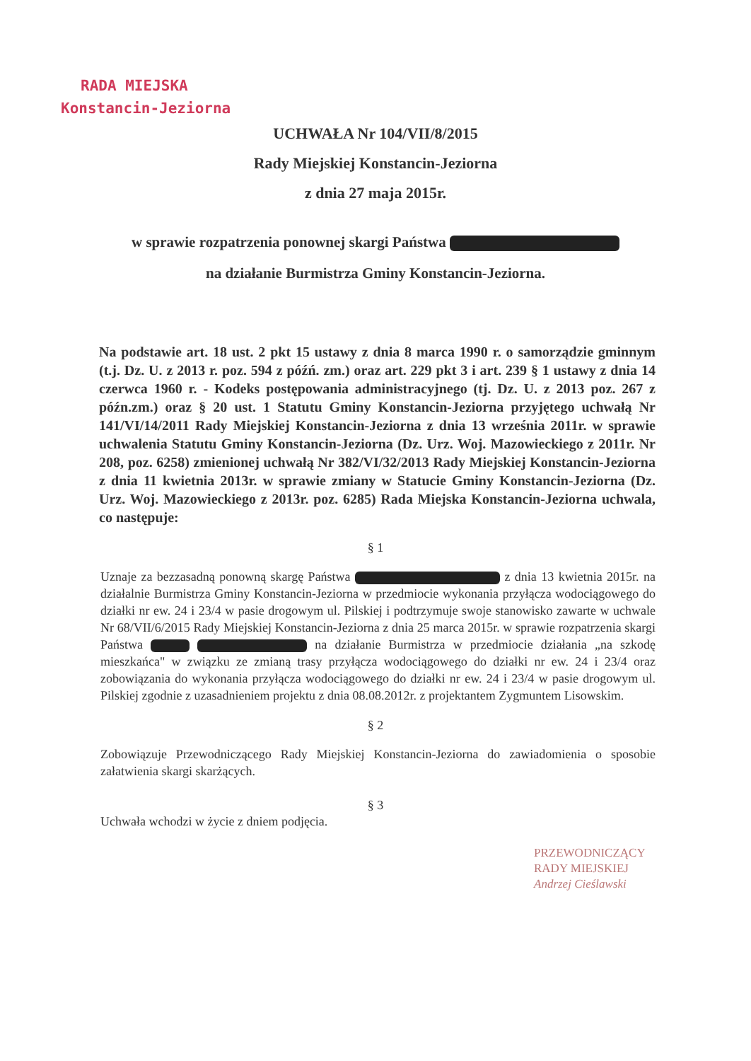RADA MIEJSKA
Konstancin-Jeziorna
UCHWAŁA Nr 104/VII/8/2015
Rady Miejskiej Konstancin-Jeziorna
z dnia 27 maja 2015r.
w sprawie rozpatrzenia ponownej skargi Państwa
na działanie Burmistrza Gminy Konstancin-Jeziorna.
Na podstawie art. 18 ust. 2 pkt 15 ustawy z dnia 8 marca 1990 r. o samorządzie gminnym (t.j. Dz. U. z 2013 r. poz. 594 z późń. zm.) oraz art. 229 pkt 3 i art. 239 § 1 ustawy z dnia 14 czerwca 1960 r. - Kodeks postępowania administracyjnego (tj. Dz. U. z 2013 poz. 267 z późn.zm.) oraz § 20 ust. 1 Statutu Gminy Konstancin-Jeziorna przyjętego uchwałą Nr 141/VI/14/2011 Rady Miejskiej Konstancin-Jeziorna z dnia 13 września 2011r. w sprawie uchwalenia Statutu Gminy Konstancin-Jeziorna (Dz. Urz. Woj. Mazowieckiego z 2011r. Nr 208, poz. 6258) zmienionej uchwałą Nr 382/VI/32/2013 Rady Miejskiej Konstancin-Jeziorna z dnia 11 kwietnia 2013r. w sprawie zmiany w Statucie Gminy Konstancin-Jeziorna (Dz. Urz. Woj. Mazowieckiego z 2013r. poz. 6285) Rada Miejska Konstancin-Jeziorna uchwala, co następuje:
§ 1
Uznaje za bezzasadną ponowną skargę Państwa z dnia 13 kwietnia 2015r. na działalnie Burmistrza Gminy Konstancin-Jeziorna w przedmiocie wykonania przyłącza wodociągowego do działki nr ew. 24 i 23/4 w pasie drogowym ul. Pilskiej i podtrzymuje swoje stanowisko zawarte w uchwale Nr 68/VII/6/2015 Rady Miejskiej Konstancin-Jeziorna z dnia 25 marca 2015r. w sprawie rozpatrzenia skargi Państwa na działanie Burmistrza w przedmiocie działania „na szkodę mieszkańca" w związku ze zmianą trasy przyłącza wodociągowego do działki nr ew. 24 i 23/4 oraz zobowiązania do wykonania przyłącza wodociągowego do działki nr ew. 24 i 23/4 w pasie drogowym ul. Pilskiej zgodnie z uzasadnieniem projektu z dnia 08.08.2012r. z projektantem Zygmuntem Lisowskim.
§ 2
Zobowiązuje Przewodniczącego Rady Miejskiej Konstancin-Jeziorna do zawiadomienia o sposobie załatwienia skargi skarżących.
§ 3
Uchwała wchodzi w życie z dniem podjęcia.
PRZEWODNICZĄCY
RADY MIEJSKIEJ
Andrzej Cieślawski